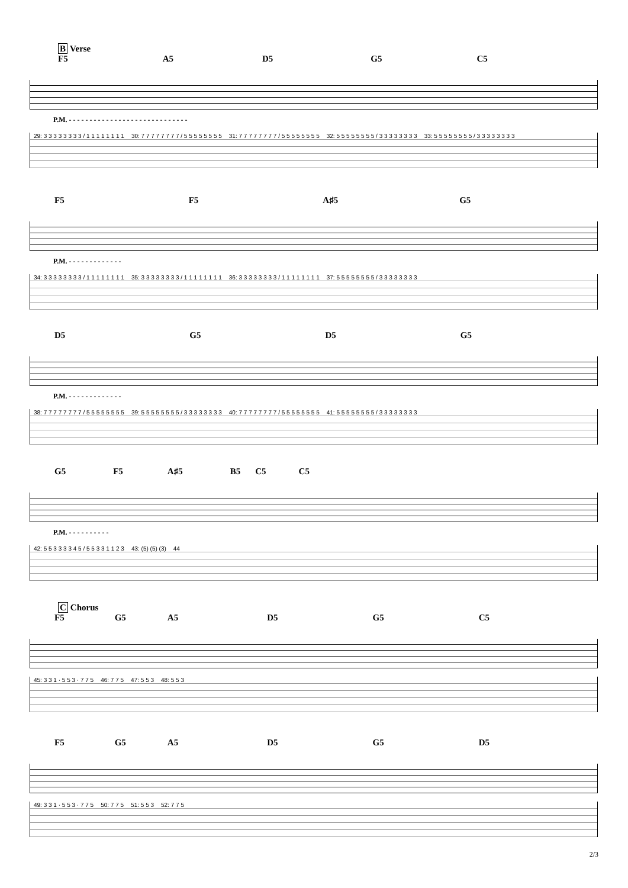B Verse
F5 A5 D5 G5 C5
P.M. - - - - - - - - - - - - - - - - - - - - - - - - - - - - -
| 29: 3 3 3 3 3 3 3 3 / 1 1 1 1 1 1 1 1 | 30: 7 7 7 7 7 7 7 7 / 5 5 5 5 5 5 5 5 | 31: 7 7 7 7 7 7 7 7 / 5 5 5 5 5 5 5 5 | 32: 5 5 5 5 5 5 5 5 / 3 3 3 3 3 3 3 3 | 33: 5 5 5 5 5 5 5 5 / 3 3 3 3 3 3 3 3 |
F5 F5 A♯5 G5
P.M. - - - - - - - - - - - - -
| 34: 3 3 3 3 3 3 3 3 / 1 1 1 1 1 1 1 1 | 35: 3 3 3 3 3 3 3 3 / 1 1 1 1 1 1 1 1 | 36: 3 3 3 3 3 3 3 3 / 1 1 1 1 1 1 1 1 | 37: 5 5 5 5 5 5 5 5 / 3 3 3 3 3 3 3 3 |
D5 G5 D5 G5
P.M. - - - - - - - - - - - - -
| 38: 7 7 7 7 7 7 7 7 / 5 5 5 5 5 5 5 5 | 39: 5 5 5 5 5 5 5 5 / 3 3 3 3 3 3 3 3 | 40: 7 7 7 7 7 7 7 7 / 5 5 5 5 5 5 5 5 | 41: 5 5 5 5 5 5 5 5 / 3 3 3 3 3 3 3 3 |
G5 F5 A♯5 B5 C5 C5
P.M. - - - - - - - - - -
| 42: 5 5 3 3 3 3 4 5 / 5 5 3 3 1 1 2 3 | 43: (5) (5) (3) | 44 |
C Chorus
F5 G5 A5 D5 G5 C5
| 45: 3 3 1 · 5 5 3 · 7 7 5 | 46: 7 7 5 | 47: 5 5 3 | 48: 5 5 3 |
F5 G5 A5 D5 G5 D5
| 49: 3 3 1 · 5 5 3 · 7 7 5 | 50: 7 7 5 | 51: 5 5 3 | 52: 7 7 5 |
2/3